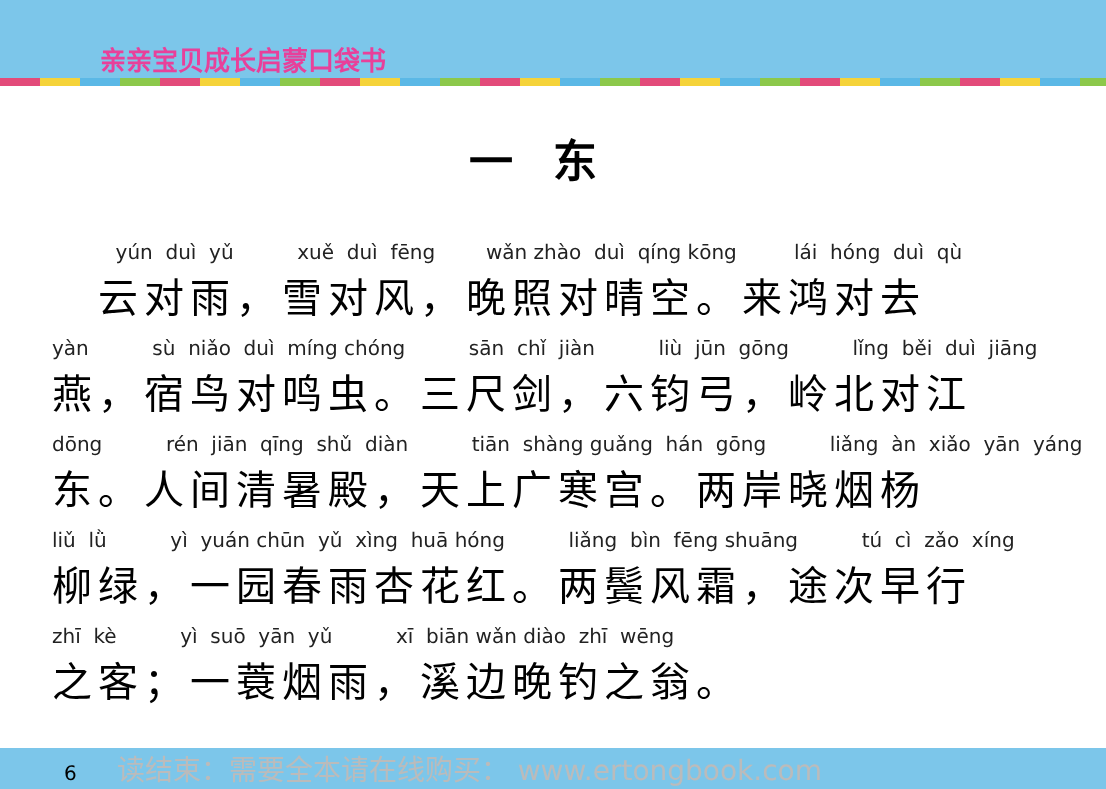亲亲宝贝成长启蒙口袋书
一东
yún duì yǔ xuě duì fēng wǎn zhào duì qíng kōng lái hóng duì qù
　云对雨，雪对风，晚照对晴空。来鸿对去
yàn sù niǎo duì míng chóng sān chǐ jiàn liù jūn gōng lǐng běi duì jiāng
燕，宿鸟对鸣虫。三尺剑，六钧弓，岭北对江
dōng rén jiān qīng shǔ diàn tiān shàng guǎng hán gōng liǎng àn xiǎo yān yáng
东。人间清暑殿，天上广寒宫。两岸晓烟杨
liǔ lǜ yì yuán chūn yǔ xìng huā hóng liǎng bìn fēng shuāng tú cì zǎo xíng
柳绿，一园春雨杏花红。两鬓风霜，途次早行
zhī kè yì suō yān yǔ xī biān wǎn diào zhī wēng
之客；一蓑烟雨，溪边晚钓之翁。
6 读结束：需要全本请在线购买： www.ertongbook.com